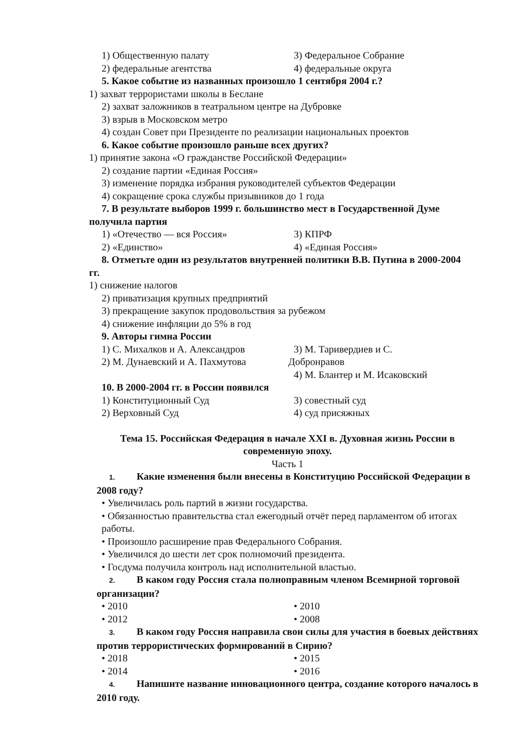1) Общественную палату 3) Федеральное Собрание
2) федеральные агентства 4) федеральные округа
5. Какое событие из названных произошло 1 сентября 2004 г.?
1) захват террористами школы в Беслане
2) захват заложников в театральном центре на Дубровке
3) взрыв в Московском метро
4) создан Совет при Президенте по реализации национальных проектов
6. Какое событие произошло раньше всех других?
1) принятие закона «О гражданстве Российской Федерации»
2) создание партии «Единая Россия»
3) изменение порядка избрания руководителей субъектов Федерации
4) сокращение срока службы призывников до 1 года
7. В результате выборов 1999 г. большинство мест в Государственной Думе
получила партия
1) «Отечество — вся Россия» 3) КПРФ
2) «Единство» 4) «Единая Россия»
8. Отметьте один из результатов внутренней политики В.В. Путина в 2000-2004
гг.
1) снижение налогов
2) приватизация крупных предприятий
3) прекращение закупок продовольствия за рубежом
4) снижение инфляции до 5% в год
9. Авторы гимна России
1) С. Михалков и А. Александров 3) М. Таривердиев и С.
2) М. Дунаевский и А. Пахмутова Добронравов
4) М. Блантер и М. Исаковский
10. В 2000-2004 гг. в России появился
1) Конституционный Суд 3) совестный суд
2) Верховный Суд 4) суд присяжных
Тема 15. Российская Федерация в начале XXI в. Духовная жизнь России в современную эпоху.
Часть 1
1. Какие изменения были внесены в Конституцию Российской Федерации в 2008 году?
• Увеличилась роль партий в жизни государства.
• Обязанностью правительства стал ежегодный отчёт перед парламентом об итогах работы.
• Произошло расширение прав Федерального Собрания.
• Увеличился до шести лет срок полномочий президента.
• Госдума получила контроль над исполнительной властью.
2. В каком году Россия стала полноправным членом Всемирной торговой организации?
• 2010 • 2010
• 2012 • 2008
3. В каком году Россия направила свои силы для участия в боевых действиях против террористических формирований в Сирию?
• 2018 • 2015
• 2014 • 2016
4. Напишите название инновационного центра, создание которого началось в 2010 году.